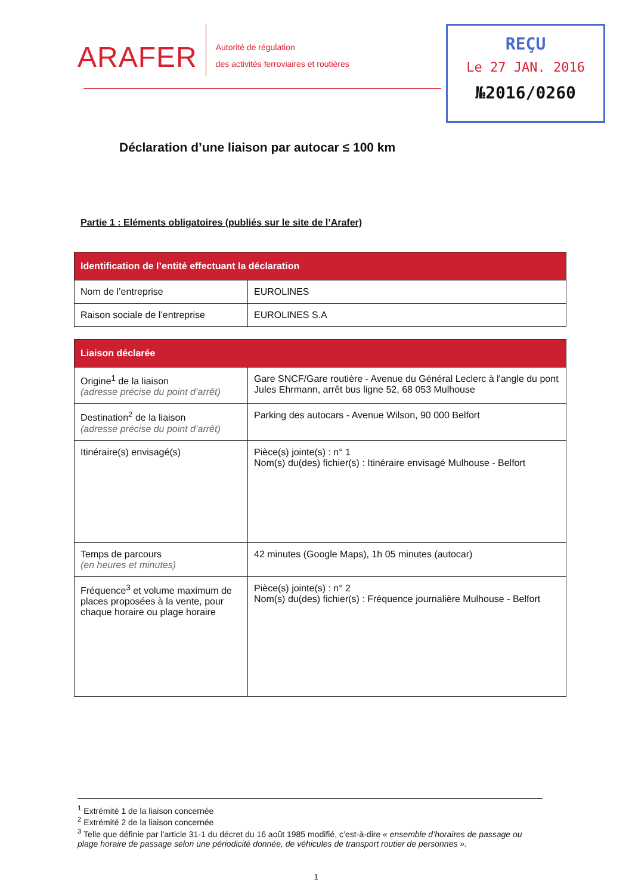ARAFER
Autorité de régulation
des activités ferroviaires et routières
REÇU
Le 27 JAN. 2016
№2016/0260
Déclaration d’une liaison par autocar ≤ 100 km
Partie 1 : Eléments obligatoires (publiés sur le site de l’Arafer)
| Identification de l’entité effectuant la déclaration | |
| --- | --- |
| Nom de l’entreprise | EUROLINES |
| Raison sociale de l’entreprise | EUROLINES S.A |
| Liaison déclarée | |
| --- | --- |
| Origine<sup>1</sup> de la liaison (adresse précise du point d’arrêt) | Gare SNCF/Gare routière - Avenue du Général Leclerc à l'angle du pont Jules Ehrmann, arrêt bus ligne 52, 68 053 Mulhouse |
| Destination<sup>2</sup> de la liaison (adresse précise du point d’arrêt) | Parking des autocars - Avenue Wilson, 90 000 Belfort |
| Itinéraire(s) envisagé(s) | Pièce(s) jointe(s) : n° 1 Nom(s) du(des) fichier(s) : Itinéraire envisagé Mulhouse - Belfort |
| Temps de parcours (en heures et minutes) | 42 minutes (Google Maps), 1h 05 minutes (autocar) |
| Fréquence<sup>3</sup> et volume maximum de places proposées à la vente, pour chaque horaire ou plage horaire | Pièce(s) jointe(s) : n° 2 Nom(s) du(des) fichier(s) : Fréquence journalière Mulhouse - Belfort |
<sup>1</sup> Extrémité 1 de la liaison concernée
<sup>2</sup> Extrémité 2 de la liaison concernée
<sup>3</sup> Telle que définie par l’article 31-1 du décret du 16 août 1985 modifié, c’est-à-dire « ensemble d’horaires de passage ou plage horaire de passage selon une périodicité donnée, de véhicules de transport routier de personnes ».
1